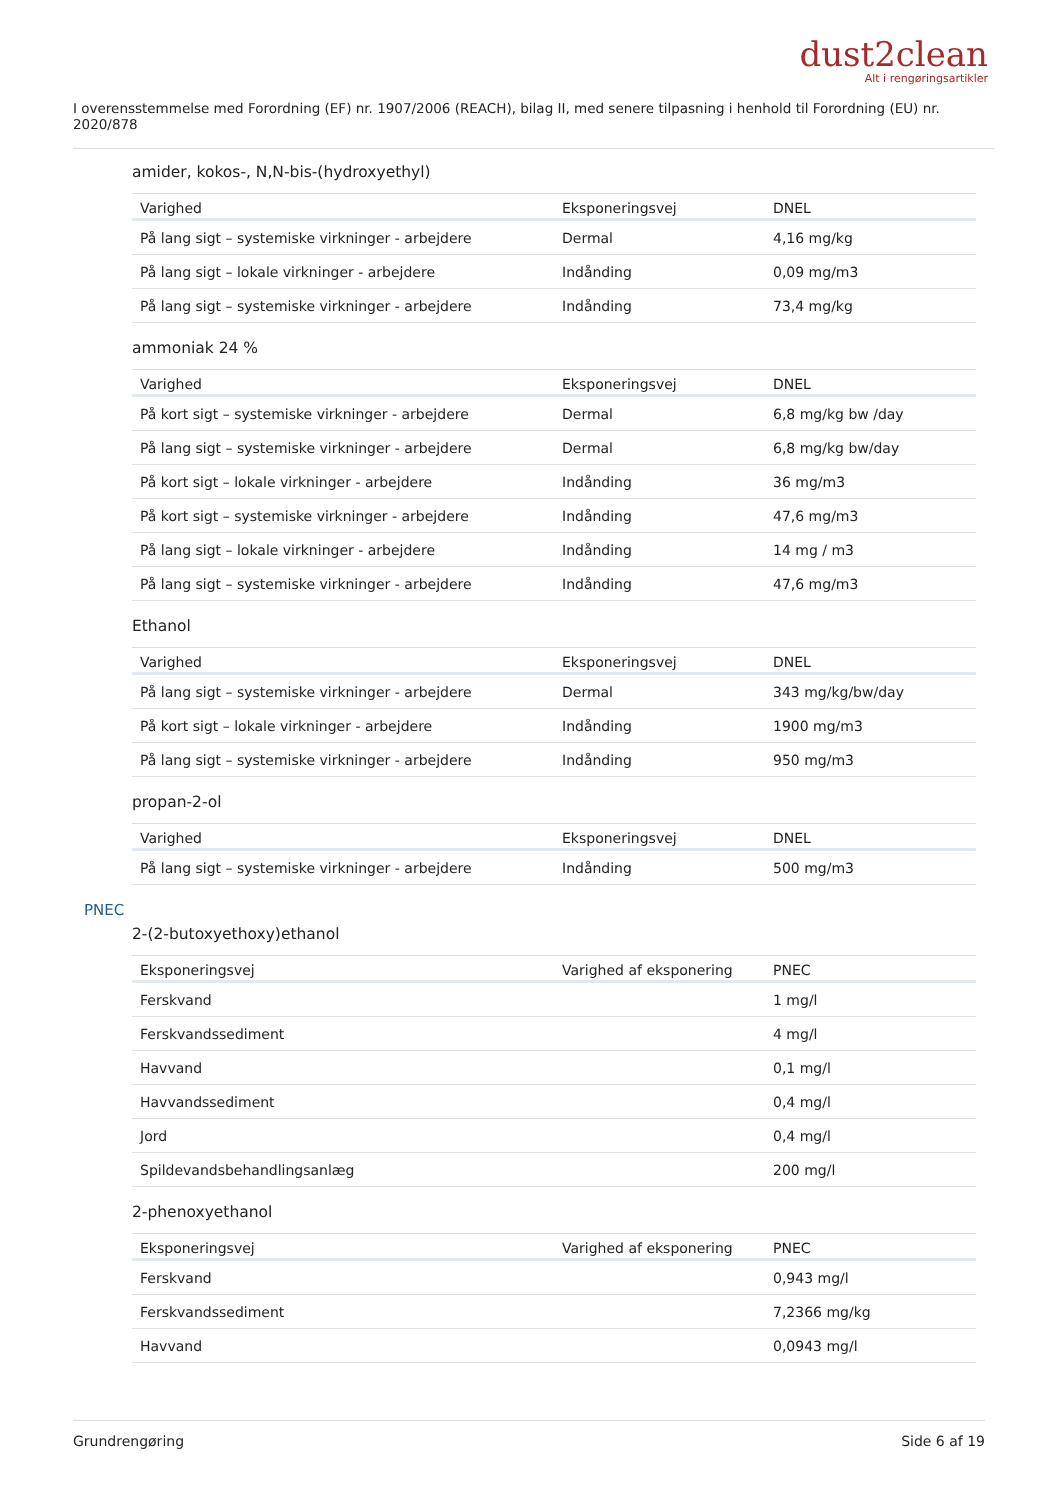dust2clean
Alt i rengøringsartikler
I overensstemmelse med Forordning (EF) nr. 1907/2006 (REACH), bilag II, med senere tilpasning i henhold til Forordning (EU) nr. 2020/878
amider, kokos-, N,N-bis-(hydroxyethyl)
| Varighed | Eksponeringsvej | DNEL |
| --- | --- | --- |
| På lang sigt – systemiske virkninger - arbejdere | Dermal | 4,16 mg/kg |
| På lang sigt – lokale virkninger - arbejdere | Indånding | 0,09 mg/m3 |
| På lang sigt – systemiske virkninger - arbejdere | Indånding | 73,4 mg/kg |
ammoniak 24 %
| Varighed | Eksponeringsvej | DNEL |
| --- | --- | --- |
| På kort sigt – systemiske virkninger - arbejdere | Dermal | 6,8 mg/kg bw /day |
| På lang sigt – systemiske virkninger - arbejdere | Dermal | 6,8 mg/kg bw/day |
| På kort sigt – lokale virkninger - arbejdere | Indånding | 36 mg/m3 |
| På kort sigt – systemiske virkninger - arbejdere | Indånding | 47,6 mg/m3 |
| På lang sigt – lokale virkninger - arbejdere | Indånding | 14 mg / m3 |
| På lang sigt – systemiske virkninger - arbejdere | Indånding | 47,6 mg/m3 |
Ethanol
| Varighed | Eksponeringsvej | DNEL |
| --- | --- | --- |
| På lang sigt – systemiske virkninger - arbejdere | Dermal | 343 mg/kg/bw/day |
| På kort sigt – lokale virkninger - arbejdere | Indånding | 1900 mg/m3 |
| På lang sigt – systemiske virkninger - arbejdere | Indånding | 950 mg/m3 |
propan-2-ol
| Varighed | Eksponeringsvej | DNEL |
| --- | --- | --- |
| På lang sigt – systemiske virkninger - arbejdere | Indånding | 500 mg/m3 |
PNEC
2-(2-butoxyethoxy)ethanol
| Eksponeringsvej | Varighed af eksponering | PNEC |
| --- | --- | --- |
| Ferskvand | | 1 mg/l |
| Ferskvandssediment | | 4 mg/l |
| Havvand | | 0,1 mg/l |
| Havvandssediment | | 0,4 mg/l |
| Jord | | 0,4 mg/l |
| Spildevandsbehandlingsanlæg | | 200 mg/l |
2-phenoxyethanol
| Eksponeringsvej | Varighed af eksponering | PNEC |
| --- | --- | --- |
| Ferskvand | | 0,943 mg/l |
| Ferskvandssediment | | 7,2366 mg/kg |
| Havvand | | 0,0943 mg/l |
Grundrengøring Side 6 af 19